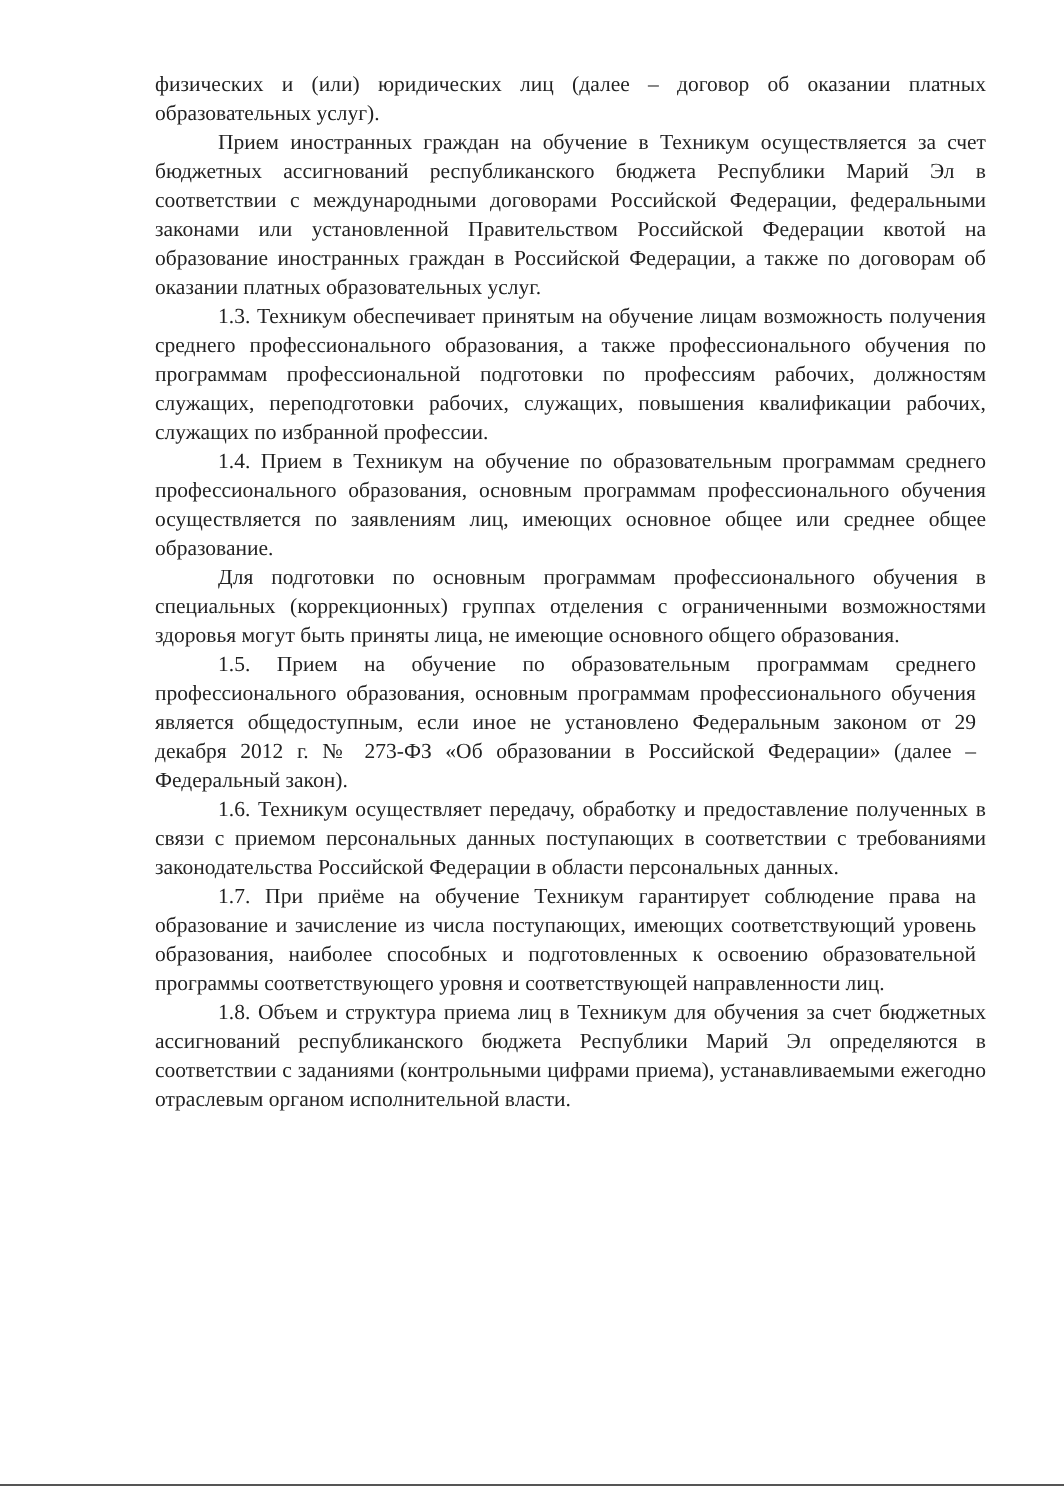физических и (или) юридических лиц (далее – договор об оказании платных образовательных услуг).
Прием иностранных граждан на обучение в Техникум осуществляется за счет бюджетных ассигнований республиканского бюджета Республики Марий Эл в соответствии с международными договорами Российской Федерации, федеральными законами или установленной Правительством Российской Федерации квотой на образование иностранных граждан в Российской Федерации, а также по договорам об оказании платных образовательных услуг.
1.3. Техникум обеспечивает принятым на обучение лицам возможность получения среднего профессионального образования, а также профессионального обучения по программам профессиональной подготовки по профессиям рабочих, должностям служащих, переподготовки рабочих, служащих, повышения квалификации рабочих, служащих по избранной профессии.
1.4. Прием в Техникум на обучение по образовательным программам среднего профессионального образования, основным программам профессионального обучения осуществляется по заявлениям лиц, имеющих основное общее или среднее общее образование.
Для подготовки по основным программам профессионального обучения в специальных (коррекционных) группах отделения с ограниченными возможностями здоровья могут быть приняты лица, не имеющие основного общего образования.
1.5. Прием на обучение по образовательным программам среднего профессионального образования, основным программам профессионального обучения является общедоступным, если иное не установлено Федеральным законом от 29 декабря 2012 г. № 273-ФЗ «Об образовании в Российской Федерации» (далее – Федеральный закон).
1.6. Техникум осуществляет передачу, обработку и предоставление полученных в связи с приемом персональных данных поступающих в соответствии с требованиями законодательства Российской Федерации в области персональных данных.
1.7. При приёме на обучение Техникум гарантирует соблюдение права на образование и зачисление из числа поступающих, имеющих соответствующий уровень образования, наиболее способных и подготовленных к освоению образовательной программы соответствующего уровня и соответствующей направленности лиц.
1.8. Объем и структура приема лиц в Техникум для обучения за счет бюджетных ассигнований республиканского бюджета Республики Марий Эл определяются в соответствии с заданиями (контрольными цифрами приема), устанавливаемыми ежегодно отраслевым органом исполнительной власти.